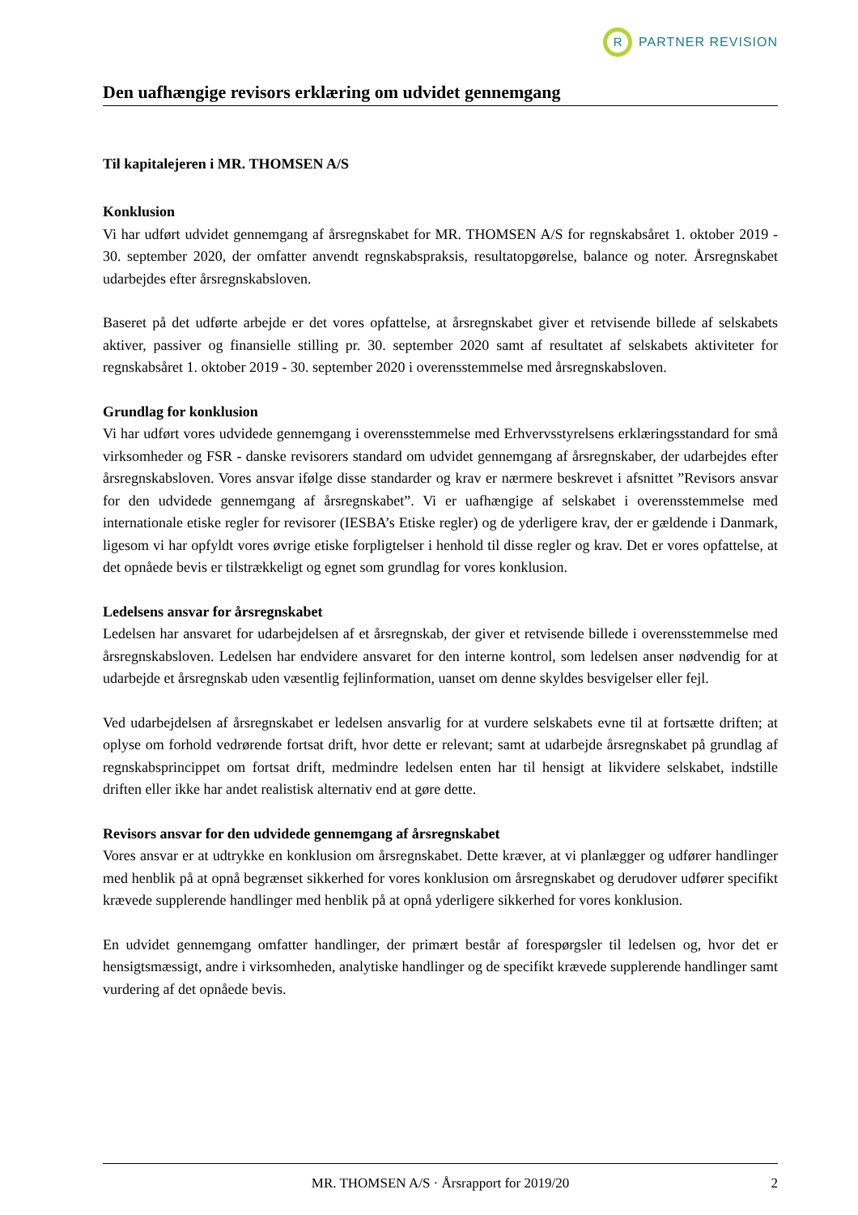R
PARTNER REVISION
Den uafhængige revisors erklæring om udvidet gennemgang
Til kapitalejeren i MR. THOMSEN A/S
Konklusion
Vi har udført udvidet gennemgang af årsregnskabet for MR. THOMSEN A/S for regnskabsåret 1. oktober 2019 - 30. september 2020, der omfatter anvendt regnskabspraksis, resultatopgørelse, balance og noter. Årsregnskabet udarbejdes efter årsregnskabsloven.
Baseret på det udførte arbejde er det vores opfattelse, at årsregnskabet giver et retvisende billede af selskabets aktiver, passiver og finansielle stilling pr. 30. september 2020 samt af resultatet af selskabets aktiviteter for regnskabsåret 1. oktober 2019 - 30. september 2020 i overensstemmelse med årsregnskabsloven.
Grundlag for konklusion
Vi har udført vores udvidede gennemgang i overensstemmelse med Erhvervsstyrelsens erklæringsstandard for små virksomheder og FSR - danske revisorers standard om udvidet gennemgang af årsregnskaber, der udarbejdes efter årsregnskabsloven. Vores ansvar ifølge disse standarder og krav er nærmere beskrevet i afsnittet ”Revisors ansvar for den udvidede gennemgang af årsregnskabet”. Vi er uafhængige af selskabet i overensstemmelse med internationale etiske regler for revisorer (IESBA’s Etiske regler) og de yderligere krav, der er gældende i Danmark, ligesom vi har opfyldt vores øvrige etiske forpligtelser i henhold til disse regler og krav. Det er vores opfattelse, at det opnåede bevis er tilstrækkeligt og egnet som grundlag for vores konklusion.
Ledelsens ansvar for årsregnskabet
Ledelsen har ansvaret for udarbejdelsen af et årsregnskab, der giver et retvisende billede i overensstemmelse med årsregnskabsloven. Ledelsen har endvidere ansvaret for den interne kontrol, som ledelsen anser nødvendig for at udarbejde et årsregnskab uden væsentlig fejlinformation, uanset om denne skyldes besvigelser eller fejl.
Ved udarbejdelsen af årsregnskabet er ledelsen ansvarlig for at vurdere selskabets evne til at fortsætte driften; at oplyse om forhold vedrørende fortsat drift, hvor dette er relevant; samt at udarbejde årsregnskabet på grundlag af regnskabsprincippet om fortsat drift, medmindre ledelsen enten har til hensigt at likvidere selskabet, indstille driften eller ikke har andet realistisk alternativ end at gøre dette.
Revisors ansvar for den udvidede gennemgang af årsregnskabet
Vores ansvar er at udtrykke en konklusion om årsregnskabet. Dette kræver, at vi planlægger og udfører handlinger med henblik på at opnå begrænset sikkerhed for vores konklusion om årsregnskabet og derudover udfører specifikt krævede supplerende handlinger med henblik på at opnå yderligere sikkerhed for vores konklusion.
En udvidet gennemgang omfatter handlinger, der primært består af forespørgsler til ledelsen og, hvor det er hensigtsmæssigt, andre i virksomheden, analytiske handlinger og de specifikt krævede supplerende handlinger samt vurdering af det opnåede bevis.
MR. THOMSEN A/S · Årsrapport for 2019/20 2